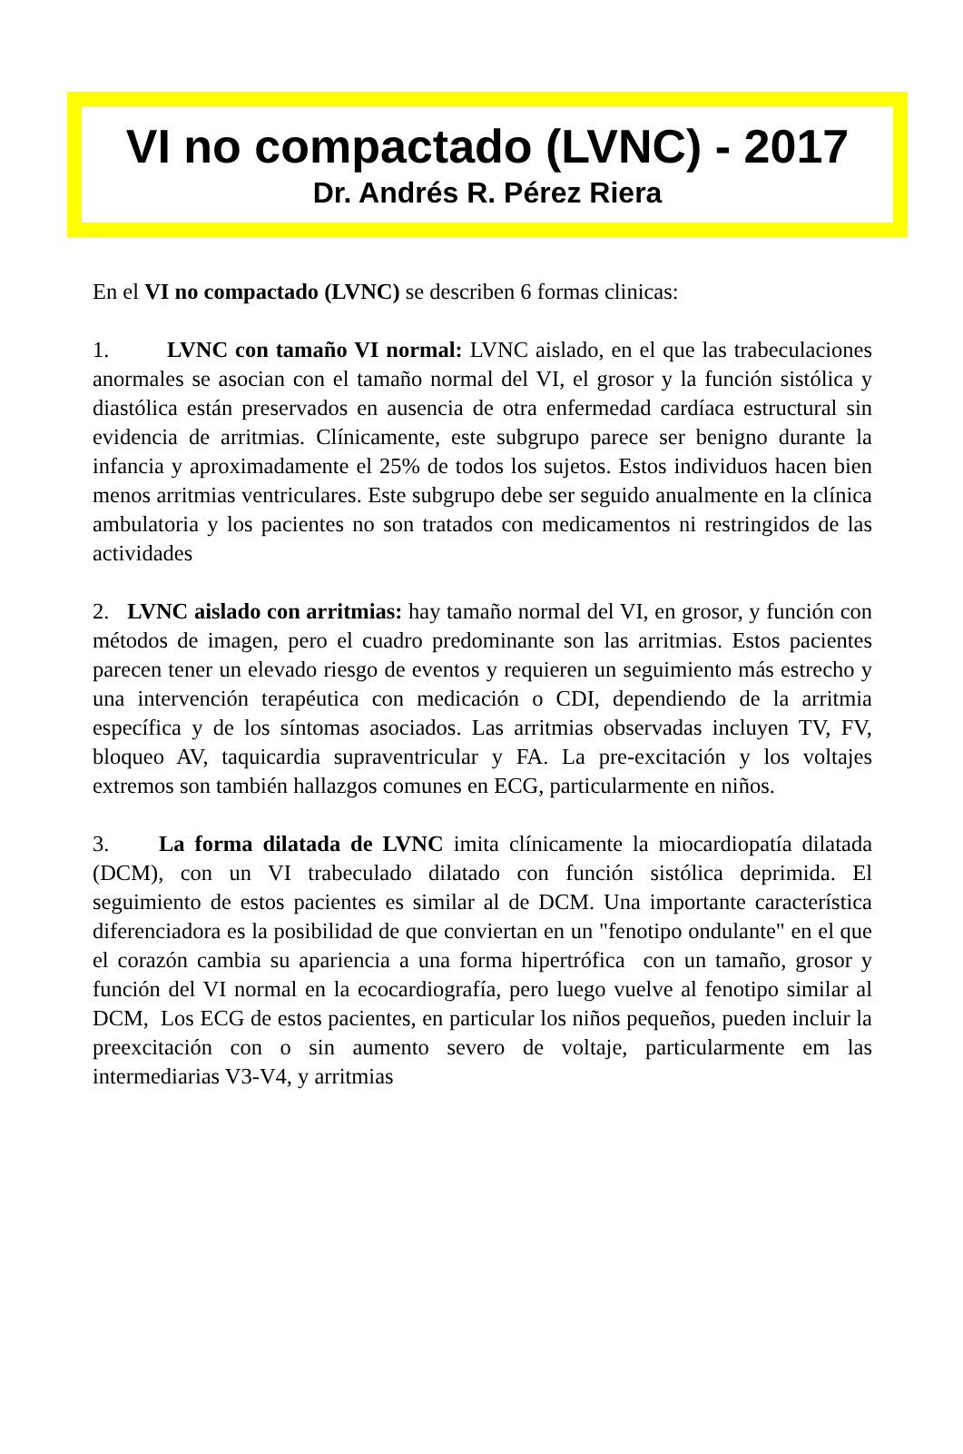VI no compactado (LVNC) - 2017
Dr. Andrés R. Pérez Riera
En el VI no compactado (LVNC) se describen 6 formas clinicas:
1. LVNC con tamaño VI normal: LVNC aislado, en el que las trabeculaciones anormales se asocian con el tamaño normal del VI, el grosor y la función sistólica y diastólica están preservados en ausencia de otra enfermedad cardíaca estructural sin evidencia de arritmias. Clínicamente, este subgrupo parece ser benigno durante la infancia y aproximadamente el 25% de todos los sujetos. Estos individuos hacen bien menos arritmias ventriculares. Este subgrupo debe ser seguido anualmente en la clínica ambulatoria y los pacientes no son tratados con medicamentos ni restringidos de las actividades
2. LVNC aislado con arritmias: hay tamaño normal del VI, en grosor, y función con métodos de imagen, pero el cuadro predominante son las arritmias. Estos pacientes parecen tener un elevado riesgo de eventos y requieren un seguimiento más estrecho y una intervención terapéutica con medicación o CDI, dependiendo de la arritmia específica y de los síntomas asociados. Las arritmias observadas incluyen TV, FV, bloqueo AV, taquicardia supraventricular y FA. La pre-excitación y los voltajes extremos son también hallazgos comunes en ECG, particularmente en niños.
3. La forma dilatada de LVNC imita clínicamente la miocardiopatía dilatada (DCM), con un VI trabeculado dilatado con función sistólica deprimida. El seguimiento de estos pacientes es similar al de DCM. Una importante característica diferenciadora es la posibilidad de que conviertan en un "fenotipo ondulante" en el que el corazón cambia su apariencia a una forma hipertrófica con un tamaño, grosor y función del VI normal en la ecocardiografía, pero luego vuelve al fenotipo similar al DCM, Los ECG de estos pacientes, en particular los niños pequeños, pueden incluir la preexcitación con o sin aumento severo de voltaje, particularmente em las intermediarias V3-V4, y arritmias